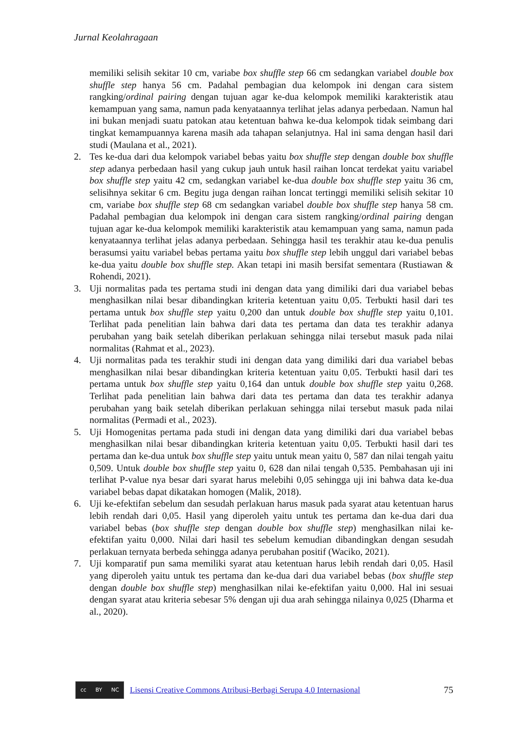Jurnal Keolahragaan
memiliki selisih sekitar 10 cm, variabe box shuffle step 66 cm sedangkan variabel double box shuffle step hanya 56 cm. Padahal pembagian dua kelompok ini dengan cara sistem rangking/ordinal pairing dengan tujuan agar ke-dua kelompok memiliki karakteristik atau kemampuan yang sama, namun pada kenyataannya terlihat jelas adanya perbedaan. Namun hal ini bukan menjadi suatu patokan atau ketentuan bahwa ke-dua kelompok tidak seimbang dari tingkat kemampuannya karena masih ada tahapan selanjutnya. Hal ini sama dengan hasil dari studi (Maulana et al., 2021).
2. Tes ke-dua dari dua kelompok variabel bebas yaitu box shuffle step dengan double box shuffle step adanya perbedaan hasil yang cukup jauh untuk hasil raihan loncat terdekat yaitu variabel box shuffle step yaitu 42 cm, sedangkan variabel ke-dua double box shuffle step yaitu 36 cm, selisihnya sekitar 6 cm. Begitu juga dengan raihan loncat tertinggi memiliki selisih sekitar 10 cm, variabe box shuffle step 68 cm sedangkan variabel double box shuffle step hanya 58 cm. Padahal pembagian dua kelompok ini dengan cara sistem rangking/ordinal pairing dengan tujuan agar ke-dua kelompok memiliki karakteristik atau kemampuan yang sama, namun pada kenyataannya terlihat jelas adanya perbedaan. Sehingga hasil tes terakhir atau ke-dua penulis berasumsi yaitu variabel bebas pertama yaitu box shuffle step lebih unggul dari variabel bebas ke-dua yaitu double box shuffle step. Akan tetapi ini masih bersifat sementara (Rustiawan & Rohendi, 2021).
3. Uji normalitas pada tes pertama studi ini dengan data yang dimiliki dari dua variabel bebas menghasilkan nilai besar dibandingkan kriteria ketentuan yaitu 0,05. Terbukti hasil dari tes pertama untuk box shuffle step yaitu 0,200 dan untuk double box shuffle step yaitu 0,101. Terlihat pada penelitian lain bahwa dari data tes pertama dan data tes terakhir adanya perubahan yang baik setelah diberikan perlakuan sehingga nilai tersebut masuk pada nilai normalitas (Rahmat et al., 2023).
4. Uji normalitas pada tes terakhir studi ini dengan data yang dimiliki dari dua variabel bebas menghasilkan nilai besar dibandingkan kriteria ketentuan yaitu 0,05. Terbukti hasil dari tes pertama untuk box shuffle step yaitu 0,164 dan untuk double box shuffle step yaitu 0,268. Terlihat pada penelitian lain bahwa dari data tes pertama dan data tes terakhir adanya perubahan yang baik setelah diberikan perlakuan sehingga nilai tersebut masuk pada nilai normalitas (Permadi et al., 2023).
5. Uji Homogenitas pertama pada studi ini dengan data yang dimiliki dari dua variabel bebas menghasilkan nilai besar dibandingkan kriteria ketentuan yaitu 0,05. Terbukti hasil dari tes pertama dan ke-dua untuk box shuffle step yaitu untuk mean yaitu 0, 587 dan nilai tengah yaitu 0,509. Untuk double box shuffle step yaitu 0, 628 dan nilai tengah 0,535. Pembahasan uji ini terlihat P-value nya besar dari syarat harus melebihi 0,05 sehingga uji ini bahwa data ke-dua variabel bebas dapat dikatakan homogen (Malik, 2018).
6. Uji ke-efektifan sebelum dan sesudah perlakuan harus masuk pada syarat atau ketentuan harus lebih rendah dari 0,05. Hasil yang diperoleh yaitu untuk tes pertama dan ke-dua dari dua variabel bebas (box shuffle step dengan double box shuffle step) menghasilkan nilai ke-efektifan yaitu 0,000. Nilai dari hasil tes sebelum kemudian dibandingkan dengan sesudah perlakuan ternyata berbeda sehingga adanya perubahan positif (Waciko, 2021).
7. Uji komparatif pun sama memiliki syarat atau ketentuan harus lebih rendah dari 0,05. Hasil yang diperoleh yaitu untuk tes pertama dan ke-dua dari dua variabel bebas (box shuffle step dengan double box shuffle step) menghasilkan nilai ke-efektifan yaitu 0,000. Hal ini sesuai dengan syarat atau kriteria sebesar 5% dengan uji dua arah sehingga nilainya 0,025 (Dharma et al., 2020).
cc BY NC
Lisensi Creative Commons Atribusi-Berbagi Serupa 4.0 Internasional 75